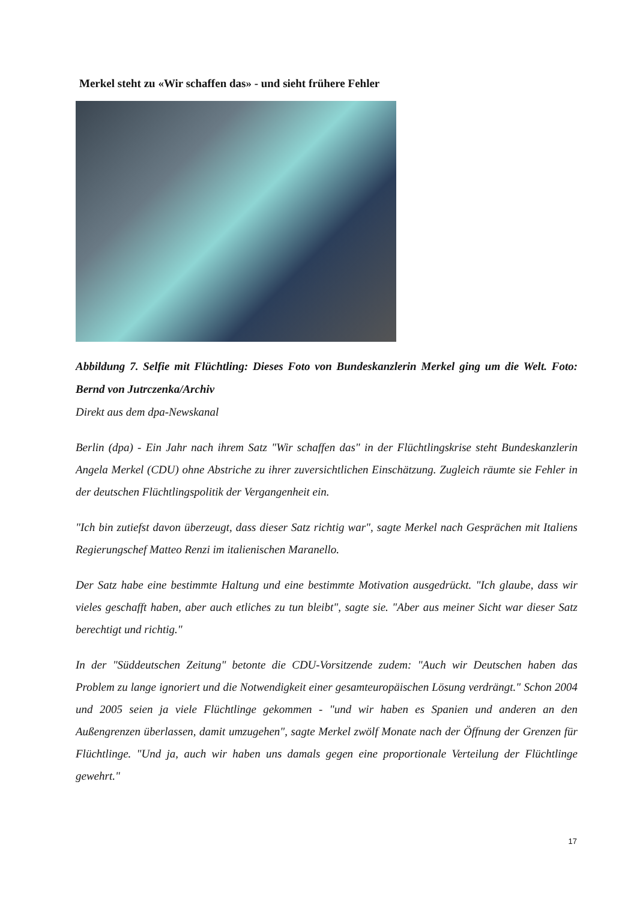Merkel steht zu «Wir schaffen das» - und sieht frühere Fehler
Abbildung 7. Selfie mit Flüchtling: Dieses Foto von Bundeskanzlerin Merkel ging um die Welt. Foto: Bernd von Jutrczenka/Archiv
Direkt aus dem dpa-Newskanal
Berlin (dpa) - Ein Jahr nach ihrem Satz "Wir schaffen das" in der Flüchtlingskrise steht Bundeskanzlerin Angela Merkel (CDU) ohne Abstriche zu ihrer zuversichtlichen Einschätzung. Zugleich räumte sie Fehler in der deutschen Flüchtlingspolitik der Vergangenheit ein.
"Ich bin zutiefst davon überzeugt, dass dieser Satz richtig war", sagte Merkel nach Gesprächen mit Italiens Regierungschef Matteo Renzi im italienischen Maranello.
Der Satz habe eine bestimmte Haltung und eine bestimmte Motivation ausgedrückt. "Ich glaube, dass wir vieles geschafft haben, aber auch etliches zu tun bleibt", sagte sie. "Aber aus meiner Sicht war dieser Satz berechtigt und richtig."
In der "Süddeutschen Zeitung" betonte die CDU-Vorsitzende zudem: "Auch wir Deutschen haben das Problem zu lange ignoriert und die Notwendigkeit einer gesamteuropäischen Lösung verdrängt." Schon 2004 und 2005 seien ja viele Flüchtlinge gekommen - "und wir haben es Spanien und anderen an den Außengrenzen überlassen, damit umzugehen", sagte Merkel zwölf Monate nach der Öffnung der Grenzen für Flüchtlinge. "Und ja, auch wir haben uns damals gegen eine proportionale Verteilung der Flüchtlinge gewehrt."
17